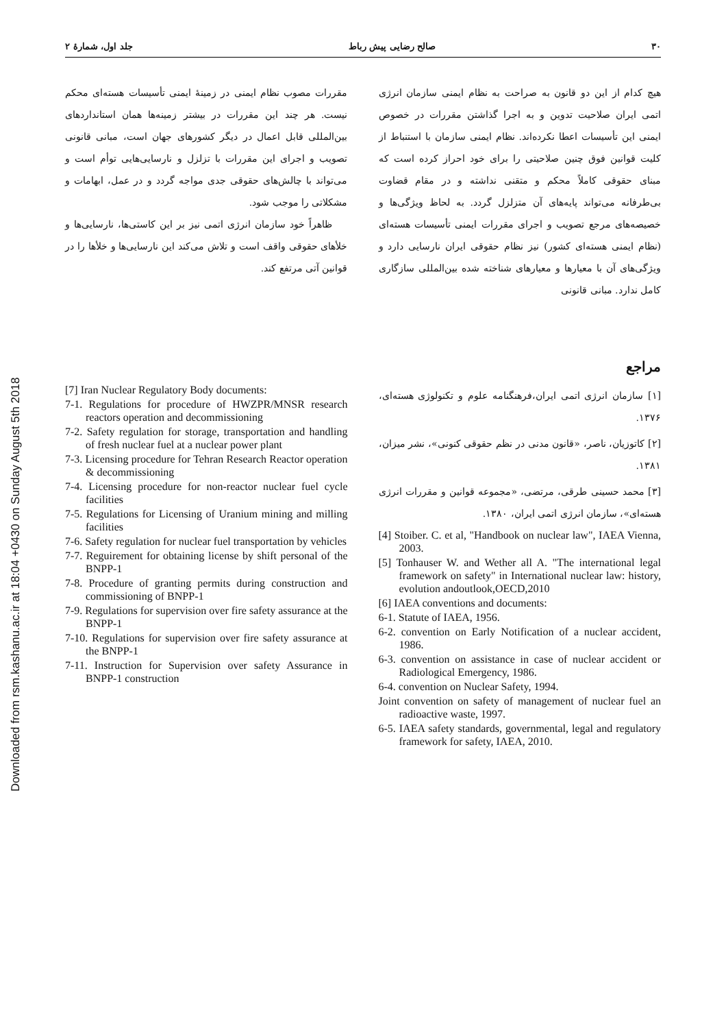Downloaded from rsm.kashanu.ac.ir at 18:04 +0430 on Sunday August 5th 2018
۳۰ صالح رضایی پیش رباط جلد اول، شمارۀ ۲
هیچ کدام از این دو قانون به صراحت به نظام ایمنی سازمان انرژی اتمی ایران صلاحیت تدوین و به اجرا گذاشتن مقررات در خصوص ایمنی این تأسیسات اعطا نکرده‌اند. نظام ایمنی سازمان با استنباط از کلیت قوانین فوق چنین صلاحیتی را برای خود احراز کرده است که مبنای حقوقی کاملاً محکم و متقنی نداشته و در مقام قضاوت بی‌طرفانه می‌تواند پایه‌های آن متزلزل گردد. به لحاظ ویژگی‌ها و خصیصه‌های مرجع تصویب و اجرای مقررات ایمنی تأسیسات هسته‌ای (نظام ایمنی هسته‌ای کشور) نیز نظام حقوقی ایران نارسایی دارد و ویژگی‌های آن با معیارها و معیارهای شناخته شده بین‌المللی سازگاری کامل ندارد. مبانی قانونی
مقررات مصوب نظام ایمنی در زمینۀ ایمنی تأسیسات هسته‌ای محکم نیست. هر چند این مقررات در بیشتر زمینه‌ها همان استانداردهای بین‌المللی قابل اعمال در دیگر کشورهای جهان است، مبانی قانونی تصویب و اجرای این مقررات با تزلزل و نارسایی‌هایی توأم است و می‌تواند با چالش‌های حقوقی جدی مواجه گردد و در عمل، ابهامات و مشکلاتی را موجب شود.
ظاهراً خود سازمان انرژی اتمی نیز بر این کاستی‌ها، نارسایی‌ها و خلأهای حقوقی واقف است و تلاش می‌کند این نارسایی‌ها و خلأها را در قوانین آتی مرتفع کند.
مراجع
[۱] سازمان انرژی اتمی ایران،فرهنگنامه علوم و تکنولوژی هسته‌ای، ۱۳۷۶.
[۲] کاتوزیان، ناصر، «قانون مدنی در نظم حقوقی کنونی»، نشر میزان، ۱۳۸۱.
[۳] محمد حسینی طرقی، مرتضی، «مجموعه قوانین و مقررات انرژی هسته‌ای»، سازمان انرژی اتمی ایران، ۱۳۸۰.
[4] Stoiber. C. et al, "Handbook on nuclear law", IAEA Vienna, 2003.
[5] Tonhauser W. and Wether all A. "The international legal framework on safety" in International nuclear law: history, evolution andoutlook,OECD,2010
[6] IAEA conventions and documents:
6-1. Statute of IAEA, 1956.
6-2. convention on Early Notification of a nuclear accident, 1986.
6-3. convention on assistance in case of nuclear accident or Radiological Emergency, 1986.
6-4. convention on Nuclear Safety, 1994.
Joint convention on safety of management of nuclear fuel an radioactive waste, 1997.
6-5. IAEA safety standards, governmental, legal and regulatory framework for safety, IAEA, 2010.
[7] Iran Nuclear Regulatory Body documents:
7-1. Regulations for procedure of HWZPR/MNSR research reactors operation and decommissioning
7-2. Safety regulation for storage, transportation and handling of fresh nuclear fuel at a nuclear power plant
7-3. Licensing procedure for Tehran Research Reactor operation & decommissioning
7-4. Licensing procedure for non-reactor nuclear fuel cycle facilities
7-5. Regulations for Licensing of Uranium mining and milling facilities
7-6. Safety regulation for nuclear fuel transportation by vehicles
7-7. Reguirement for obtaining license by shift personal of the BNPP-1
7-8. Procedure of granting permits during construction and commissioning of BNPP-1
7-9. Regulations for supervision over fire safety assurance at the BNPP-1
7-10. Regulations for supervision over fire safety assurance at the BNPP-1
7-11. Instruction for Supervision over safety Assurance in BNPP-1 construction